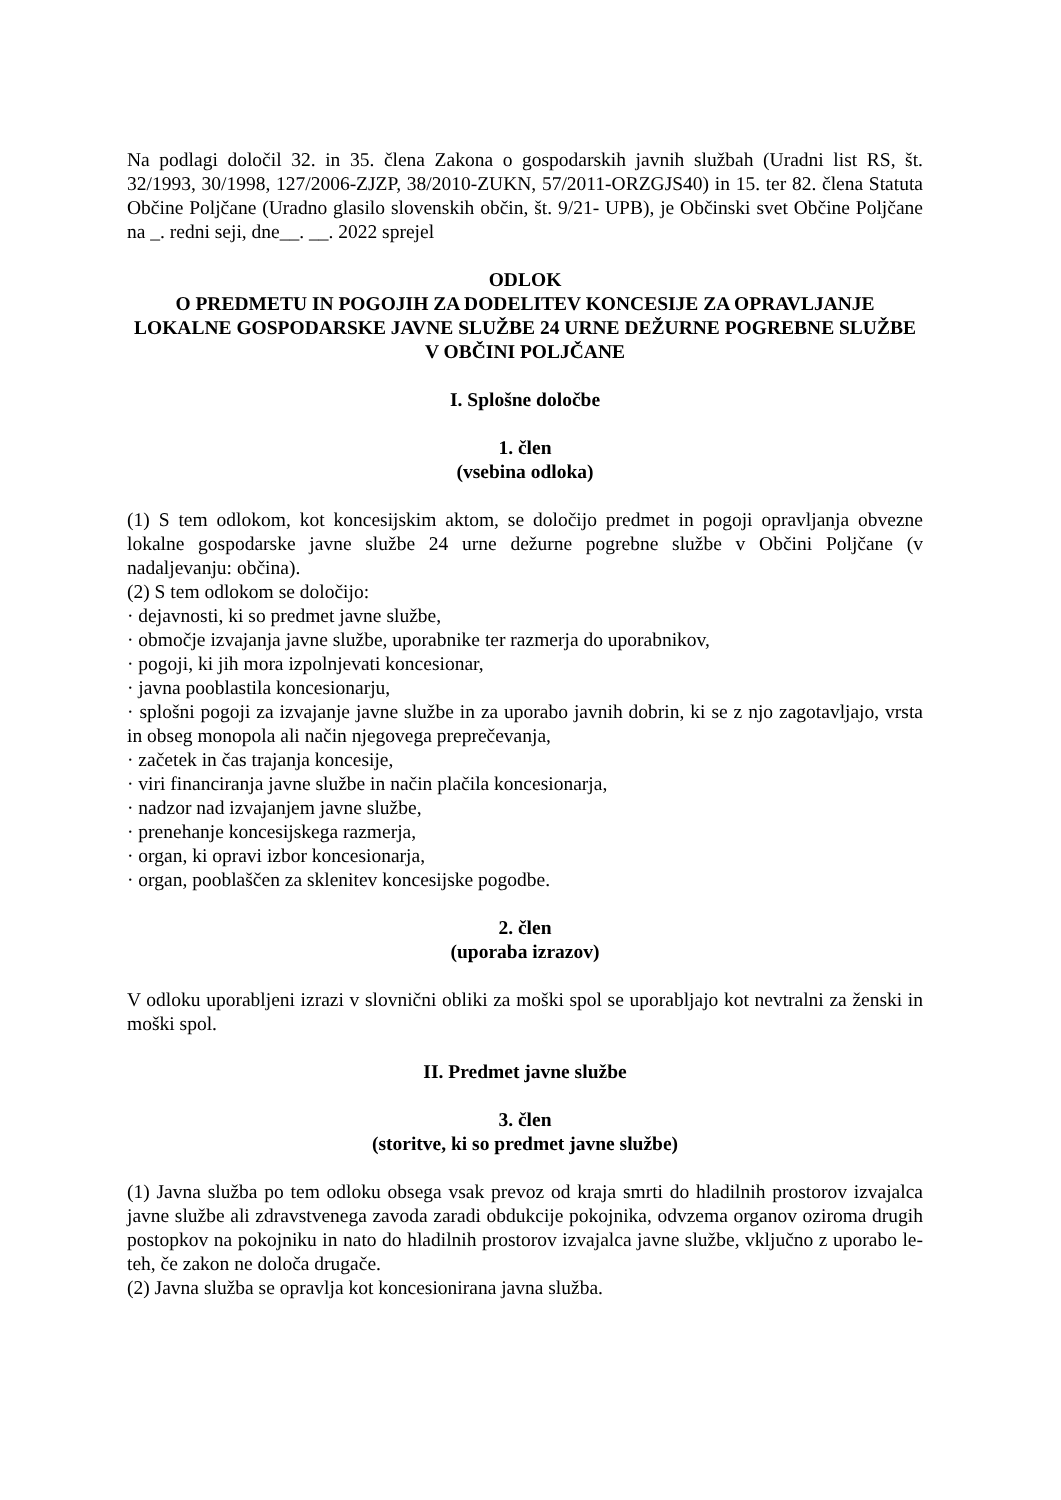Na podlagi določil 32. in 35. člena Zakona o gospodarskih javnih službah (Uradni list RS, št. 32/1993, 30/1998, 127/2006-ZJZP, 38/2010-ZUKN, 57/2011-ORZGJS40) in 15. ter 82. člena Statuta Občine Poljčane (Uradno glasilo slovenskih občin, št. 9/21- UPB), je Občinski svet Občine Poljčane na _. redni seji, dne__. __. 2022 sprejel
ODLOK
O PREDMETU IN POGOJIH ZA DODELITEV KONCESIJE ZA OPRAVLJANJE LOKALNE GOSPODARSKE JAVNE SLUŽBE 24 URNE DEŽURNE POGREBNE SLUŽBE V OBČINI POLJČANE
I. Splošne določbe
1. člen
(vsebina odloka)
(1) S tem odlokom, kot koncesijskim aktom, se določijo predmet in pogoji opravljanja obvezne lokalne gospodarske javne službe 24 urne dežurne pogrebne službe v Občini Poljčane (v nadaljevanju: občina).
(2) S tem odlokom se določijo:
· dejavnosti, ki so predmet javne službe,
· območje izvajanja javne službe, uporabnike ter razmerja do uporabnikov,
· pogoji, ki jih mora izpolnjevati koncesionar,
· javna pooblastila koncesionarju,
· splošni pogoji za izvajanje javne službe in za uporabo javnih dobrin, ki se z njo zagotavljajo, vrsta in obseg monopola ali način njegovega preprečevanja,
· začetek in čas trajanja koncesije,
· viri financiranja javne službe in način plačila koncesionarja,
· nadzor nad izvajanjem javne službe,
· prenehanje koncesijskega razmerja,
· organ, ki opravi izbor koncesionarja,
· organ, pooblaščen za sklenitev koncesijske pogodbe.
2. člen
(uporaba izrazov)
V odloku uporabljeni izrazi v slovnični obliki za moški spol se uporabljajo kot nevtralni za ženski in moški spol.
II. Predmet javne službe
3. člen
(storitve, ki so predmet javne službe)
(1) Javna služba po tem odloku obsega vsak prevoz od kraja smrti do hladilnih prostorov izvajalca javne službe ali zdravstvenega zavoda zaradi obdukcije pokojnika, odvzema organov oziroma drugih postopkov na pokojniku in nato do hladilnih prostorov izvajalca javne službe, vključno z uporabo le-teh, če zakon ne določa drugače.
(2) Javna služba se opravlja kot koncesionirana javna služba.